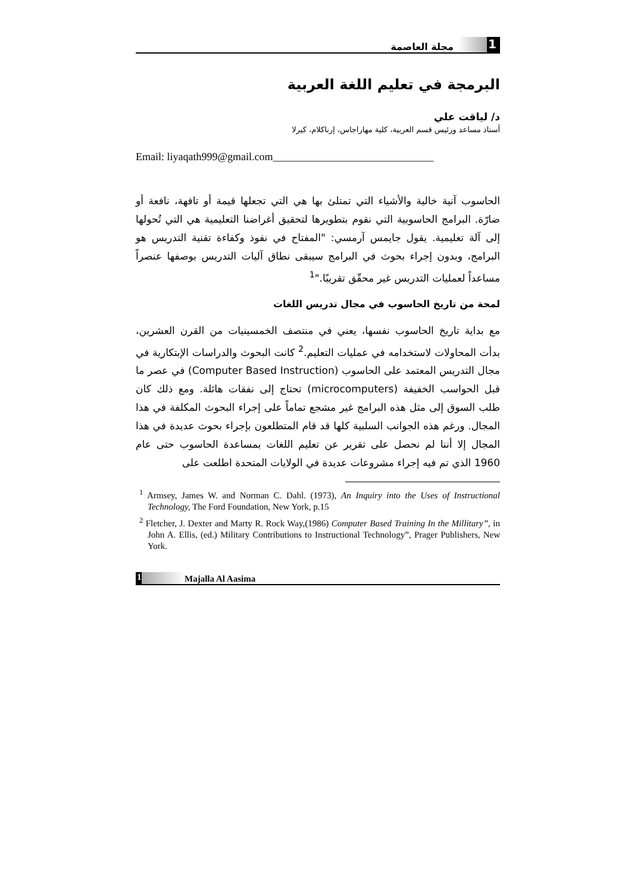1
مجلة العاصمة
البرمجة في تعليم اللغة العربية
د/ لياقت علي
أستاذ مساعد ورئيس قسم العربية، كلية مهاراجاس، إرناكلام، كيرلا
Email: liyaqath999@gmail.com______________________________
الحاسوب آنية خالية والأشياء التي تمتلئ بها هي التي تجعلها قيمة أو تافهة، نافعة أو ضارّة. البرامج الحاسوبية التي نقوم بتطويرها لتحقيق أغراضنا التعليمية هي التي تُحولها إلى آلة تعليمية. يقول جايمس آرمسي: "المفتاح في نفوذ وكفاءة تقنية التدريس هو البرامج، وبدون إجراء بحوث في البرامج سيبقى نطاق آليات التدريس بوصفها عنصراً مساعداً لعمليات التدريس غير محقّق تقريبًا."<sup>1</sup>
لمحة من تاريخ الحاسوب في مجال تدريس اللغات
مع بداية تاريخ الحاسوب نفسها، يعني في منتصف الخمسينيات من القرن العشرين، بدأت المحاولات لاستخدامه في عمليات التعليم.<sup>2</sup> كانت البحوث والدراسات الإبتكارية في مجال التدريس المعتمد على الحاسوب (Computer Based Instruction) في عصر ما قبل الحواسب الخفيفة (microcomputers) تحتاج إلى نفقات هائلة. ومع ذلك كان طلب السوق إلى مثل هذه البرامج غير مشجع تماماً على إجراء البحوث المكلفة في هذا المجال. ورغم هذه الجوانب السلبية كلها قد قام المتطلعون بإجراء بحوث عديدة في هذا المجال إلا أننا لم نحصل على تقرير عن تعليم اللغات بمساعدة الحاسوب حتى عام 1960 الذي تم فيه إجراء مشروعات عديدة في الولايات المتحدة اطلعت على
<sup>1</sup> Armsey, James W. and Norman C. Dahl. (1973), An Inquiry into the Uses of Instructional Technology, The Ford Foundation, New York, p.15
<sup>2</sup> Fletcher, J. Dexter and Marty R. Rock Way,(1986) Computer Based Training In the Millitary”, in John A. Ellis, (ed.) Military Contributions to Instructional Technology”, Prager Publishers, New York.
1 Majalla Al Aasima